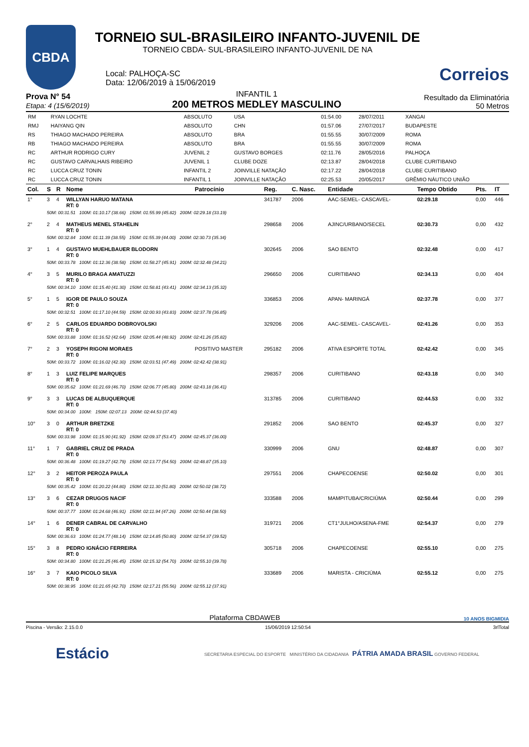CBDA
TORNEIO SUL-BRASILEIRO INFANTO-JUVENIL DE
TORNEIO CBDA- SUL-BRASILEIRO INFANTO-JUVENIL DE NA
Local: PALHOÇA-SC
Data: 12/06/2019 à 15/06/2019
Correios
Prova N° 54
Etapa: 4 (15/6/2019)
INFANTIL 1
200 METROS MEDLEY MASCULINO
Resultado da Eliminatória
50 Metros
| RM | RYAN LOCHTE | ABSOLUTO | USA | 01:54.00 | 28/07/2011 | XANGAI |
| RMJ | HAIYANG QIN | ABSOLUTO | CHN | 01:57.06 | 27/07/2017 | BUDAPESTE |
| RS | THIAGO MACHADO PEREIRA | ABSOLUTO | BRA | 01:55.55 | 30/07/2009 | ROMA |
| RB | THIAGO MACHADO PEREIRA | ABSOLUTO | BRA | 01:55.55 | 30/07/2009 | ROMA |
| RC | ARTHUR RODRIGO CURY | JUVENIL 2 | GUSTAVO BORGES | 02:11.76 | 28/05/2016 | PALHOÇA |
| RC | GUSTAVO CARVALHAIS RIBEIRO | JUVENIL 1 | CLUBE DOZE | 02:13.87 | 28/04/2018 | CLUBE CURITIBANO |
| RC | LUCCA CRUZ TONIN | INFANTIL 2 | JOINVILLE NATAÇÃO | 02:17.22 | 28/04/2018 | CLUBE CURITIBANO |
| RC | LUCCA CRUZ TONIN | INFANTIL 1 | JOINVILLE NATAÇÃO | 02:25.53 | 20/05/2017 | GRÊMIO NÁUTICO UNIÃO |
| Col. | S | R | Nome | Patrocínio | Reg. | C. Nasc. | Entidade | Tempo Obtido | Pts. | IT |
| --- | --- | --- | --- | --- | --- | --- | --- | --- | --- | --- |
| 1° | 3 | 4 | WILLYAN HARUO MATANA RT: 0 | | 341787 | 2006 | AAC-SEMEL- CASCAVEL- | 02:29.18 | 0,00 | 446 |
| | 50M: 00:31.51 100M: 01:10.17 (38.66) 150M: 01:55.99 (45.82) 200M: 02:29.18 (33.19) | | | | | | | | | |
| 2° | 2 | 4 | MATHEUS MENEL STAHELIN RT: 0 | | 298658 | 2006 | AJINC/URBANO/SECEL | 02:30.73 | 0,00 | 432 |
| | 50M: 00:32.84 100M: 01:11.39 (38.55) 150M: 01:55.39 (44.00) 200M: 02:30.73 (35.34) | | | | | | | | | |
| 3° | 1 | 4 | GUSTAVO MUEHLBAUER BLODORN RT: 0 | | 302645 | 2006 | SAO BENTO | 02:32.48 | 0,00 | 417 |
| | 50M: 00:33.78 100M: 01:12.36 (38.58) 150M: 01:58.27 (45.91) 200M: 02:32.48 (34.21) | | | | | | | | | |
| 4° | 3 | 5 | MURILO BRAGA AMATUZZI RT: 0 | | 296650 | 2006 | CURITIBANO | 02:34.13 | 0,00 | 404 |
| | 50M: 00:34.10 100M: 01:15.40 (41.30) 150M: 01:58.81 (43.41) 200M: 02:34.13 (35.32) | | | | | | | | | |
| 5° | 1 | 5 | IGOR DE PAULO SOUZA RT: 0 | | 336853 | 2006 | APAN- MARINGÁ | 02:37.78 | 0,00 | 377 |
| | 50M: 00:32.51 100M: 01:17.10 (44.59) 150M: 02:00.93 (43.83) 200M: 02:37.78 (36.85) | | | | | | | | | |
| 6° | 2 | 5 | CARLOS EDUARDO DOBROVOLSKI RT: 0 | | 329206 | 2006 | AAC-SEMEL- CASCAVEL- | 02:41.26 | 0,00 | 353 |
| | 50M: 00:33.88 100M: 01:16.52 (42.64) 150M: 02:05.44 (48.92) 200M: 02:41.26 (35.82) | | | | | | | | | |
| 7° | 2 | 3 | YOSEPH RIGONI MORAES RT: 0 | POSITIVO MASTER | 295182 | 2006 | ATIVA ESPORTE TOTAL | 02:42.42 | 0,00 | 345 |
| | 50M: 00:33.72 100M: 01:16.02 (42.30) 150M: 02:03.51 (47.49) 200M: 02:42.42 (38.91) | | | | | | | | | |
| 8° | 1 | 3 | LUIZ FELIPE MARQUES RT: 0 | | 298357 | 2006 | CURITIBANO | 02:43.18 | 0,00 | 340 |
| | 50M: 00:35.62 100M: 01:21.69 (46.70) 150M: 02:06.77 (45.80) 200M: 02:43.18 (36.41) | | | | | | | | | |
| 9° | 3 | 3 | LUCAS DE ALBUQUERQUE RT: 0 | | 313785 | 2006 | CURITIBANO | 02:44.53 | 0,00 | 332 |
| | 50M: 00:34.00 100M: 150M: 02:07.13 200M: 02:44.53 (37.40) | | | | | | | | | |
| 10° | 3 | 0 | ARTHUR BRETZKE RT: 0 | | 291852 | 2006 | SAO BENTO | 02:45.37 | 0,00 | 327 |
| | 50M: 00:33.98 100M: 01:15.90 (41.92) 150M: 02:09.37 (53.47) 200M: 02:45.37 (36.00) | | | | | | | | | |
| 11° | 1 | 7 | GABRIEL CRUZ DE PRADA RT: 0 | | 330999 | 2006 | GNU | 02:48.87 | 0,00 | 307 |
| | 50M: 00:36.48 100M: 01:19.27 (42.79) 150M: 02:13.77 (54.50) 200M: 02:48.87 (35.10) | | | | | | | | | |
| 12° | 3 | 2 | HEITOR PEROZA PAULA RT: 0 | | 297551 | 2006 | CHAPECOENSE | 02:50.02 | 0,00 | 301 |
| | 50M: 00:35.42 100M: 01:20.22 (44.80) 150M: 02:11.30 (51.80) 200M: 02:50.02 (38.72) | | | | | | | | | |
| 13° | 3 | 6 | CEZAR DRUGOS NACIF RT: 0 | | 333588 | 2006 | MAMPITUBA/CRICIÚMA | 02:50.44 | 0,00 | 299 |
| | 50M: 00:37.77 100M: 01:24.68 (46.91) 150M: 02:11.94 (47.26) 200M: 02:50.44 (38.50) | | | | | | | | | |
| 14° | 1 | 6 | DENER CABRAL DE CARVALHO RT: 0 | | 319721 | 2006 | CT1°JULHO/ASENA-FME | 02:54.37 | 0,00 | 279 |
| | 50M: 00:36.63 100M: 01:24.77 (48.14) 150M: 02:14.85 (50.80) 200M: 02:54.37 (39.52) | | | | | | | | | |
| 15° | 3 | 8 | PEDRO IGNÁCIO FERREIRA RT: 0 | | 305718 | 2006 | CHAPECOENSE | 02:55.10 | 0,00 | 275 |
| | 50M: 00:34.80 100M: 01:21.25 (46.45) 150M: 02:15.32 (54.70) 200M: 02:55.10 (39.78) | | | | | | | | | |
| 16° | 3 | 7 | KAIO PICOLO SILVA RT: 0 | | 333689 | 2006 | MARISTA - CRICIÚMA | 02:55.12 | 0,00 | 275 |
| | 50M: 00:38.95 100M: 01:21.65 (42.70) 150M: 02:17.21 (55.56) 200M: 02:55.12 (37.91) | | | | | | | | | |
Plataforma CBDAWEB 10 ANOS BIGMIDIA
Piscina - Versão: 2.15.0.0 15/06/2019 12:50:54 3rlTotal
Estácio SECRETARIA ESPECIAL DO ESPORTE MINISTÉRIO DA CIDADANIA PÁTRIA AMADA BRASIL GOVERNO FEDERAL